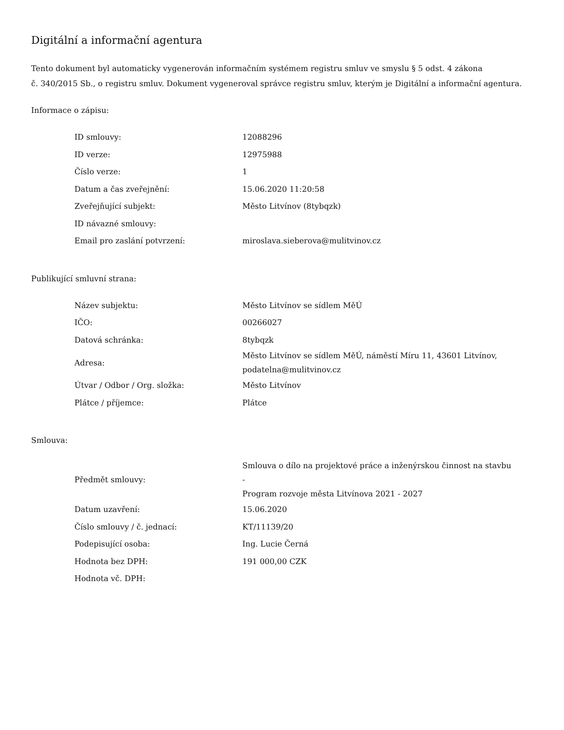Digitální a informační agentura
Tento dokument byl automaticky vygenerován informačním systémem registru smluv ve smyslu § 5 odst. 4 zákona
č. 340/2015 Sb., o registru smluv. Dokument vygeneroval správce registru smluv, kterým je Digitální a informační agentura.
Informace o zápisu:
| ID smlouvy: | 12088296 |
| ID verze: | 12975988 |
| Číslo verze: | 1 |
| Datum a čas zveřejnění: | 15.06.2020 11:20:58 |
| Zveřejňující subjekt: | Město Litvínov (8tybqzk) |
| ID návazné smlouvy: | |
| Email pro zaslání potvrzení: | miroslava.sieberova@mulitvinov.cz |
Publikující smluvní strana:
| Název subjektu: | Město Litvínov se sídlem MěÚ |
| IČO: | 00266027 |
| Datová schránka: | 8tybqzk |
| Adresa: | Město Litvínov se sídlem MěÚ, náměstí Míru 11, 43601 Litvínov, podatelna@mulitvinov.cz |
| Útvar / Odbor / Org. složka: | Město Litvínov |
| Plátce / příjemce: | Plátce |
Smlouva:
| Předmět smlouvy: | Smlouva o dílo na projektové práce a inženýrskou činnost na stavbu - Program rozvoje města Litvínova 2021 - 2027 |
| Datum uzavření: | 15.06.2020 |
| Číslo smlouvy / č. jednací: | KT/11139/20 |
| Podepisující osoba: | Ing. Lucie Černá |
| Hodnota bez DPH: | 191 000,00 CZK |
| Hodnota vč. DPH: | |